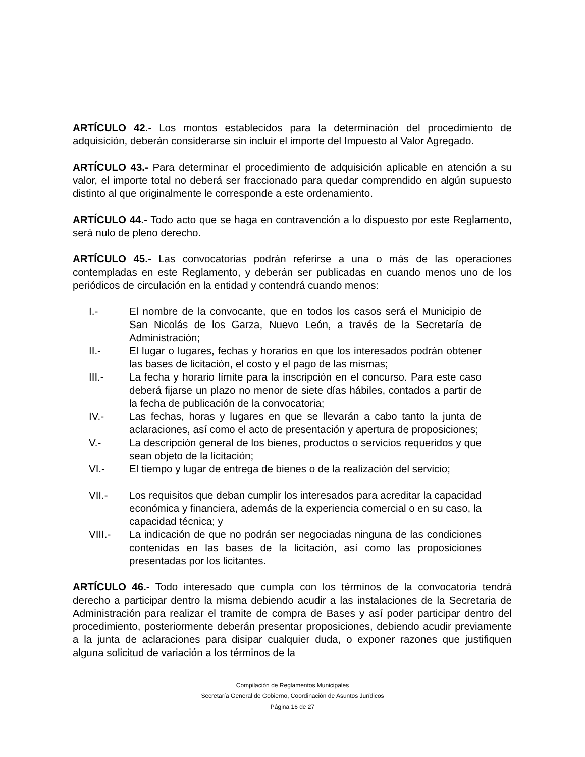ARTÍCULO 42.- Los montos establecidos para la determinación del procedimiento de adquisición, deberán considerarse sin incluir el importe del Impuesto al Valor Agregado.
ARTÍCULO 43.- Para determinar el procedimiento de adquisición aplicable en atención a su valor, el importe total no deberá ser fraccionado para quedar comprendido en algún supuesto distinto al que originalmente le corresponde a este ordenamiento.
ARTÍCULO 44.- Todo acto que se haga en contravención a lo dispuesto por este Reglamento, será nulo de pleno derecho.
ARTÍCULO 45.- Las convocatorias podrán referirse a una o más de las operaciones contempladas en este Reglamento, y deberán ser publicadas en cuando menos uno de los periódicos de circulación en la entidad y contendrá cuando menos:
I.- El nombre de la convocante, que en todos los casos será el Municipio de San Nicolás de los Garza, Nuevo León, a través de la Secretaría de Administración;
II.- El lugar o lugares, fechas y horarios en que los interesados podrán obtener las bases de licitación, el costo y el pago de las mismas;
III.- La fecha y horario límite para la inscripción en el concurso. Para este caso deberá fijarse un plazo no menor de siete días hábiles, contados a partir de la fecha de publicación de la convocatoria;
IV.- Las fechas, horas y lugares en que se llevarán a cabo tanto la junta de aclaraciones, así como el acto de presentación y apertura de proposiciones;
V.- La descripción general de los bienes, productos o servicios requeridos y que sean objeto de la licitación;
VI.- El tiempo y lugar de entrega de bienes o de la realización del servicio;
VII.- Los requisitos que deban cumplir los interesados para acreditar la capacidad económica y financiera, además de la experiencia comercial o en su caso, la capacidad técnica; y
VIII.- La indicación de que no podrán ser negociadas ninguna de las condiciones contenidas en las bases de la licitación, así como las proposiciones presentadas por los licitantes.
ARTÍCULO 46.- Todo interesado que cumpla con los términos de la convocatoria tendrá derecho a participar dentro la misma debiendo acudir a las instalaciones de la Secretaria de Administración para realizar el tramite de compra de Bases y así poder participar dentro del procedimiento, posteriormente deberán presentar proposiciones, debiendo acudir previamente a la junta de aclaraciones para disipar cualquier duda, o exponer razones que justifiquen alguna solicitud de variación a los términos de la
Compilación de Reglamentos Municipales
Secretaría General de Gobierno, Coordinación de Asuntos Jurídicos
Página 16 de 27